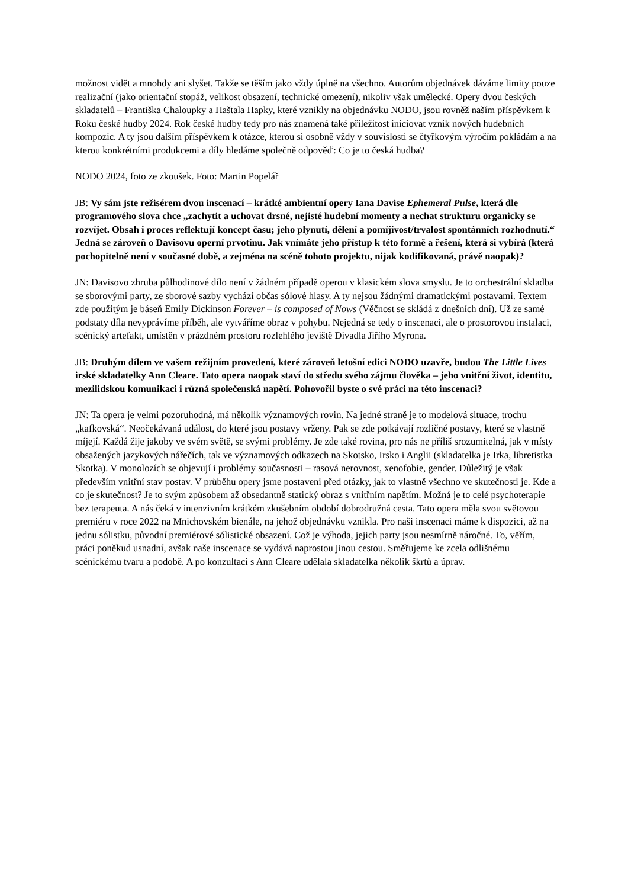možnost vidět a mnohdy ani slyšet. Takže se těším jako vždy úplně na všechno. Autorům objednávek dáváme limity pouze realizační (jako orientační stopáž, velikost obsazení, technické omezení), nikoliv však umělecké. Opery dvou českých skladatelů – Františka Chaloupky a Haštala Hapky, které vznikly na objednávku NODO, jsou rovněž naším příspěvkem k Roku české hudby 2024. Rok české hudby tedy pro nás znamená také příležitost iniciovat vznik nových hudebních kompozic. A ty jsou dalším příspěvkem k otázce, kterou si osobně vždy v souvislosti se čtyřkovým výročím pokládám a na kterou konkrétními produkcemi a díly hledáme společně odpověď: Co je to česká hudba?
NODO 2024, foto ze zkoušek. Foto: Martin Popelář
JB: Vy sám jste režisérem dvou inscenací – krátké ambientní opery Iana Davise Ephemeral Pulse, která dle programového slova chce „zachytit a uchovat drsné, nejisté hudební momenty a nechat strukturu organicky se rozvíjet. Obsah i proces reflektují koncept času; jeho plynutí, dělení a pomíjivost/trvalost spontánních rozhodnutí.“ Jedná se zároveň o Davisovu operní prvotinu. Jak vnímáte jeho přístup k této formě a řešení, která si vybírá (která pochopitelně není v současné době, a zejména na scéně tohoto projektu, nijak kodifikovaná, právě naopak)?
JN: Davisovo zhruba půlhodinové dílo není v žádném případě operou v klasickém slova smyslu. Je to orchestrální skladba se sborovými party, ze sborové sazby vychází občas sólové hlasy. A ty nejsou žádnými dramatickými postavami. Textem zde použitým je báseň Emily Dickinson Forever – is composed of Nows (Věčnost se skládá z dnešních dní). Už ze samé podstaty díla nevyprávíme příběh, ale vytváříme obraz v pohybu. Nejedná se tedy o inscenaci, ale o prostorovou instalaci, scénický artefakt, umístěn v prázdném prostoru rozlehlého jeviště Divadla Jiřího Myrona.
JB: Druhým dílem ve vašem režijním provedení, které zároveň letošní edici NODO uzavře, budou The Little Lives irské skladatelky Ann Cleare. Tato opera naopak staví do středu svého zájmu člověka – jeho vnitřní život, identitu, mezilidskou komunikaci i různá společenská napětí. Pohovořil byste o své práci na této inscenaci?
JN: Ta opera je velmi pozoruhodná, má několik významových rovin. Na jedné straně je to modelová situace, trochu „kafkovská“. Neočekávaná událost, do které jsou postavy vrženy. Pak se zde potkávají rozličné postavy, které se vlastně míjejí. Každá žije jakoby ve svém světě, se svými problémy. Je zde také rovina, pro nás ne příliš srozumitelná, jak v místy obsažených jazykových nářečích, tak ve významových odkazech na Skotsko, Irsko i Anglii (skladatelka je Irka, libretistka Skotka). V monolozích se objevují i problémy současnosti – rasová nerovnost, xenofobie, gender. Důležitý je však především vnitřní stav postav. V průběhu opery jsme postaveni před otázky, jak to vlastně všechno ve skutečnosti je. Kde a co je skutečnost? Je to svým způsobem až obsedantně statický obraz s vnitřním napětím. Možná je to celé psychoterapie bez terapeuta. A nás čeká v intenzivním krátkém zkušebním období dobrodružná cesta. Tato opera měla svou světovou premiéru v roce 2022 na Mnichovském bienále, na jehož objednávku vznikla. Pro naši inscenaci máme k dispozici, až na jednu sólistku, původní premiérové sólistické obsazení. Což je výhoda, jejich party jsou nesmírně náročné. To, věřím, práci poněkud usnadní, avšak naše inscenace se vydává naprostou jinou cestou. Směřujeme ke zcela odlišnému scénickému tvaru a podobě. A po konzultaci s Ann Cleare udělala skladatelka několik škrtů a úprav.